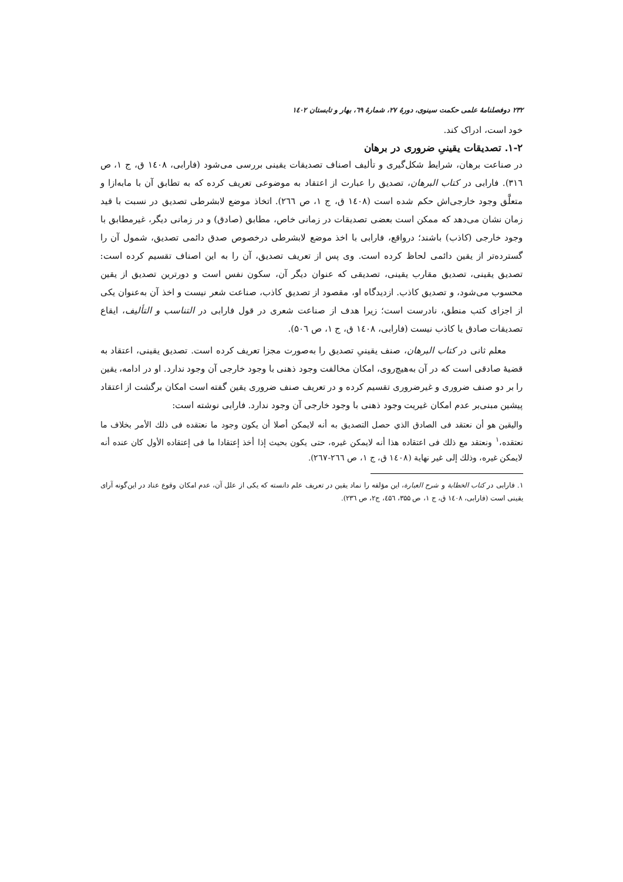۲۳۲ دوفصلنامهٔ علمی حکمت سینوی، دورهٔ ۲۷، شمارهٔ ٦۹، بهار و تابستان ۱٤۰۲
خود است، ادراک کند.
۱-۲. تصدیقات یقینیِ ضروری در برهان
در صناعت برهان، شرایط شکل‌گیری و تألیف اصناف تصدیقات یقینی بررسی می‌شود (فارابی، ۱٤۰۸ ق، ج ۱، ص ۳۱٦). فارابی در کتاب البرهان، تصدیق را عبارت از اعتقاد به موضوعی تعریف کرده که به تطابق آن با مابه‌ازا و متعلَّق وجود خارجی‌اش حکم شده است (۱٤۰۸ ق، ج ۱، ص ۲٦٦). اتخاذ موضع لابشرطی تصدیق در نسبت با قید زمان نشان می‌دهد که ممکن است بعضی تصدیقات در زمانی خاص، مطابق (صادق) و در زمانی دیگر، غیرمطابق با وجود خارجی (کاذب) باشند؛ درواقع، فارابی با اخذ موضع لابشرطی درخصوص صدق دائمی تصدیق، شمول آن را گسترده‌تر از یقین دائمی لحاظ کرده است. وی پس از تعریف تصدیق، آن را به این اصناف تقسیم کرده است: تصدیق یقینی، تصدیق مقارب یقینی، تصدیقی که عنوان دیگر آن، سکون نفس است و دورترین تصدیق از یقین محسوب می‌شود، و تصدیق کاذب. ازدیدگاه او، مقصود از تصدیق کاذب، صناعت شعر نیست و اخذ آن به‌عنوان یکی از اجزای کتب منطق، نادرست است؛ زیرا هدف از صناعت شعری در قول فارابی در التناسب و التألیف، ایقاع تصدیقات صادق یا کاذب نیست (فارابی، ۱٤۰۸ ق، ج ۱، ص ۵۰٦).
معلم ثانی در کتاب البرهان، صنف یقینیِ تصدیق را به‌صورت مجزا تعریف کرده است. تصدیق یقینی، اعتقاد به قضیهٔ صادقی است که در آن به‌هیچ‌روی، امکان مخالفت وجود ذهنی با وجود خارجی آن وجود ندارد. او در ادامه، یقین را بر دو صنف ضروری و غیرضروری تقسیم کرده و در تعریف صنف ضروری یقین گفته است امکان برگشت از اعتقاد پیشین مبنی‌بر عدم امکان غیریت وجود ذهنی با وجود خارجی آن وجود ندارد. فارابی نوشته است:
والیقین هو أن نعتقد فی الصادق الذي حصل التصدیق به أنه لایمکن أصلا أن یکون وجود ما نعتقده فی ذلك الأمر بخلاف ما نعتقده،<sup>۱</sup> ونعتقد مع ذلك فی اعتقاده هذا أنه لایمکن غیره، حتی یکون بحیث إذا أخذ إعتقادا ما فی إعتقاده الأول کان عنده أنه لایمکن غیره، وذلك إلی غیر نهایة (۱٤۰۸ ق، ج ۱، ص ۲٦٦-۲٦۷).
۱. فارابی در کتاب الخطابة و شرح العبارة، این مؤلفه را نماد یقین در تعریف علم دانسته که یکی از علل آن، عدم امکان وقوع عناد در این‌گونه آرای یقینی است (فارابی، ۱٤۰۸ ق، ج ۱، ص ۳۵۵، ٤۵٦، ج۲، ص ۲۳٦).